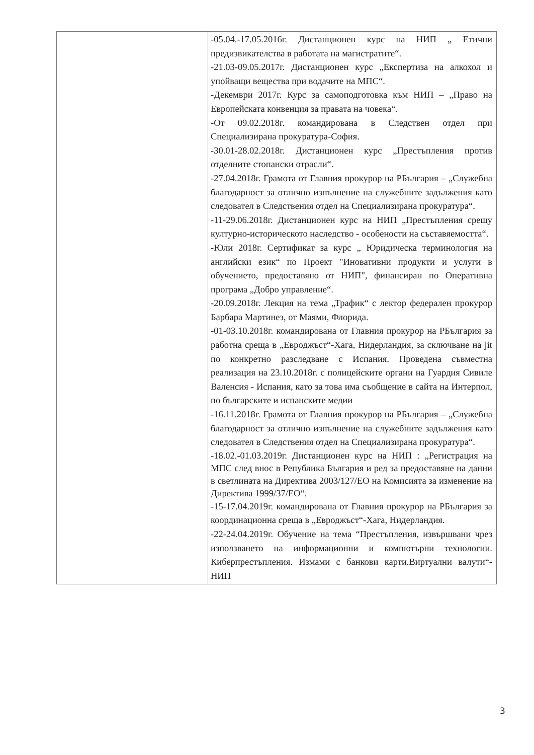| | -05.04.-17.05.2016г. Дистанционен курс на НИП „ Етични предизвикателства в работата на магистратите“. -21.03-09.05.2017г. Дистанционен курс „Експертиза на алкохол и упойващи вещества при водачите на МПС“. -Декември 2017г. Курс за самоподготовка към НИП – „Право на Европейската конвенция за правата на човека“. -От 09.02.2018г. командирована в Следствен отдел при Специализирана прокуратура-София. -30.01-28.02.2018г. Дистанционен курс „Престъпления против отделните стопански отрасли“. -27.04.2018г. Грамота от Главния прокурор на РБългария – „Служебна благодарност за отлично изпълнение на служебните задължения като следовател в Следствения отдел на Специализирана прокуратура“. -11-29.06.2018г. Дистанционен курс на НИП „Престъпления срещу културно-историческото наследство - особености на съставяемостта“. -Юли 2018г. Сертификат за курс „ Юридическа терминология на английски език“ по Проект "Иновативни продукти и услуги в обучението, предоставяно от НИП", финансиран по Оперативна програма „Добро управление“. -20.09.2018г. Лекция на тема „Трафик“ с лектор федерален прокурор Барбара Мартинез, от Маями, Флорида. -01-03.10.2018г. командирована от Главния прокурор на РБългария за работна среща в „Евроджъст“-Хага, Нидерландия, за сключване на jit по конкретно разследване с Испания. Проведена съвместна реализация на 23.10.2018г. с полицейските органи на Гуардия Сивиле Валенсия - Испания, като за това има съобщение в сайта на Интерпол, по българските и испанските медии -16.11.2018г. Грамота от Главния прокурор на РБългария – „Служебна благодарност за отлично изпълнение на служебните задължения като следовател в Следствения отдел на Специализирана прокуратура“. -18.02.-01.03.2019г. Дистанционен курс на НИП : „Регистрация на МПС след внос в Република България и ред за предоставяне на данни в светлината на Директива 2003/127/ЕО на Комисията за изменение на Директива 1999/37/ЕО“. -15-17.04.2019г. командирована от Главния прокурор на РБългария за координационна среща в „Евроджъст“-Хага, Нидерландия. -22-24.04.2019г. Обучение на тема “Престъпления, извършвани чрез използването на информационни и компютърни технологии. Киберпрестъпления. Измами с банкови карти.Виртуални валути“-НИП |
3